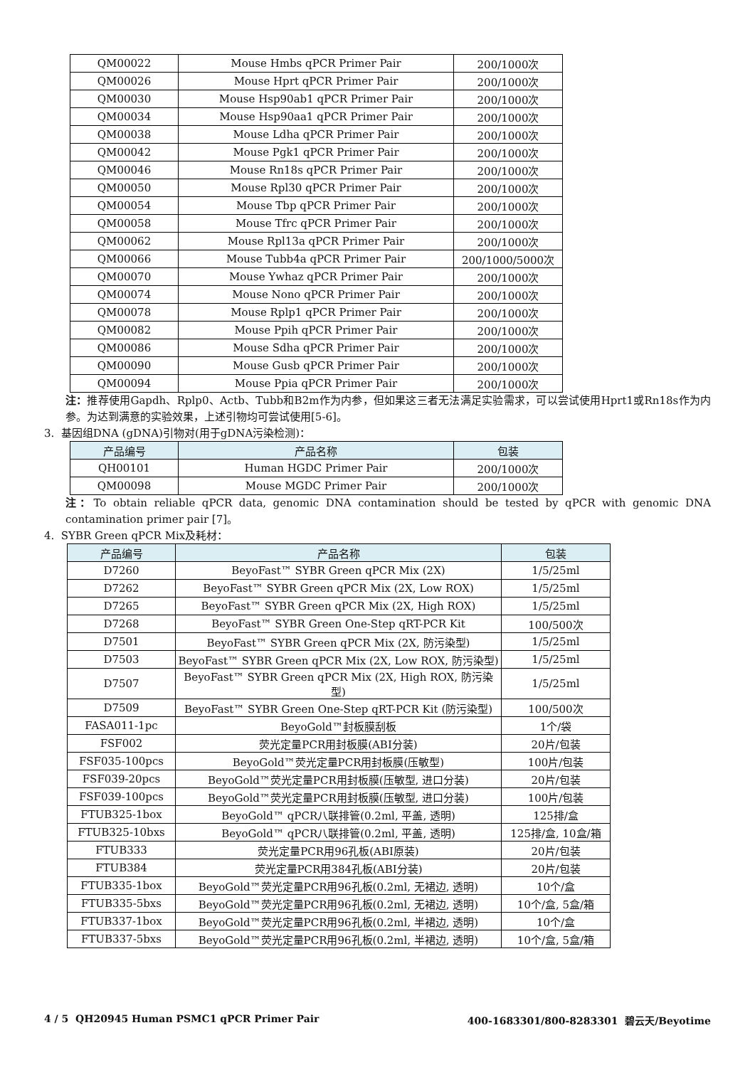| QM00022 | Mouse Hmbs qPCR Primer Pair | 200/1000次 |
| QM00026 | Mouse Hprt qPCR Primer Pair | 200/1000次 |
| QM00030 | Mouse Hsp90ab1 qPCR Primer Pair | 200/1000次 |
| QM00034 | Mouse Hsp90aa1 qPCR Primer Pair | 200/1000次 |
| QM00038 | Mouse Ldha qPCR Primer Pair | 200/1000次 |
| QM00042 | Mouse Pgk1 qPCR Primer Pair | 200/1000次 |
| QM00046 | Mouse Rn18s qPCR Primer Pair | 200/1000次 |
| QM00050 | Mouse Rpl30 qPCR Primer Pair | 200/1000次 |
| QM00054 | Mouse Tbp qPCR Primer Pair | 200/1000次 |
| QM00058 | Mouse Tfrc qPCR Primer Pair | 200/1000次 |
| QM00062 | Mouse Rpl13a qPCR Primer Pair | 200/1000次 |
| QM00066 | Mouse Tubb4a qPCR Primer Pair | 200/1000/5000次 |
| QM00070 | Mouse Ywhaz qPCR Primer Pair | 200/1000次 |
| QM00074 | Mouse Nono qPCR Primer Pair | 200/1000次 |
| QM00078 | Mouse Rplp1 qPCR Primer Pair | 200/1000次 |
| QM00082 | Mouse Ppih qPCR Primer Pair | 200/1000次 |
| QM00086 | Mouse Sdha qPCR Primer Pair | 200/1000次 |
| QM00090 | Mouse Gusb qPCR Primer Pair | 200/1000次 |
| QM00094 | Mouse Ppia qPCR Primer Pair | 200/1000次 |
注：推荐使用Gapdh、Rplp0、Actb、Tubb和B2m作为内参，但如果这三者无法满足实验需求，可以尝试使用Hprt1或Rn18s作为内参。为达到满意的实验效果，上述引物均可尝试使用[5-6]。
3. 基因组DNA (gDNA)引物对(用于gDNA污染检测)：
| 产品编号 | 产品名称 | 包装 |
| --- | --- | --- |
| QH00101 | Human HGDC Primer Pair | 200/1000次 |
| QM00098 | Mouse MGDC Primer Pair | 200/1000次 |
注：To obtain reliable qPCR data, genomic DNA contamination should be tested by qPCR with genomic DNA contamination primer pair [7]。
4. SYBR Green qPCR Mix及耗材：
| 产品编号 | 产品名称 | 包装 |
| --- | --- | --- |
| D7260 | BeyoFast™ SYBR Green qPCR Mix (2X) | 1/5/25ml |
| D7262 | BeyoFast™ SYBR Green qPCR Mix (2X, Low ROX) | 1/5/25ml |
| D7265 | BeyoFast™ SYBR Green qPCR Mix (2X, High ROX) | 1/5/25ml |
| D7268 | BeyoFast™ SYBR Green One-Step qRT-PCR Kit | 100/500次 |
| D7501 | BeyoFast™ SYBR Green qPCR Mix (2X, 防污染型) | 1/5/25ml |
| D7503 | BeyoFast™ SYBR Green qPCR Mix (2X, Low ROX, 防污染型) | 1/5/25ml |
| D7507 | BeyoFast™ SYBR Green qPCR Mix (2X, High ROX, 防污染型) | 1/5/25ml |
| D7509 | BeyoFast™ SYBR Green One-Step qRT-PCR Kit (防污染型) | 100/500次 |
| FASA011-1pc | BeyoGold™封板膜刮板 | 1个/袋 |
| FSF002 | 荧光定量PCR用封板膜(ABI分装) | 20片/包装 |
| FSF035-100pcs | BeyoGold™荧光定量PCR用封板膜(压敏型) | 100片/包装 |
| FSF039-20pcs | BeyoGold™荧光定量PCR用封板膜(压敏型, 进口分装) | 20片/包装 |
| FSF039-100pcs | BeyoGold™荧光定量PCR用封板膜(压敏型, 进口分装) | 100片/包装 |
| FTUB325-1box | BeyoGold™ qPCR八联排管(0.2ml, 平盖, 透明) | 125排/盒 |
| FTUB325-10bxs | BeyoGold™ qPCR八联排管(0.2ml, 平盖, 透明) | 125排/盒, 10盒/箱 |
| FTUB333 | 荧光定量PCR用96孔板(ABI原装) | 20片/包装 |
| FTUB384 | 荧光定量PCR用384孔板(ABI分装) | 20片/包装 |
| FTUB335-1box | BeyoGold™荧光定量PCR用96孔板(0.2ml, 无裙边, 透明) | 10个/盒 |
| FTUB335-5bxs | BeyoGold™荧光定量PCR用96孔板(0.2ml, 无裙边, 透明) | 10个/盒, 5盒/箱 |
| FTUB337-1box | BeyoGold™荧光定量PCR用96孔板(0.2ml, 半裙边, 透明) | 10个/盒 |
| FTUB337-5bxs | BeyoGold™荧光定量PCR用96孔板(0.2ml, 半裙边, 透明) | 10个/盒, 5盒/箱 |
4 / 5 QH20945 Human PSMC1 qPCR Primer Pair 400-1683301/800-8283301 碧云天/Beyotime